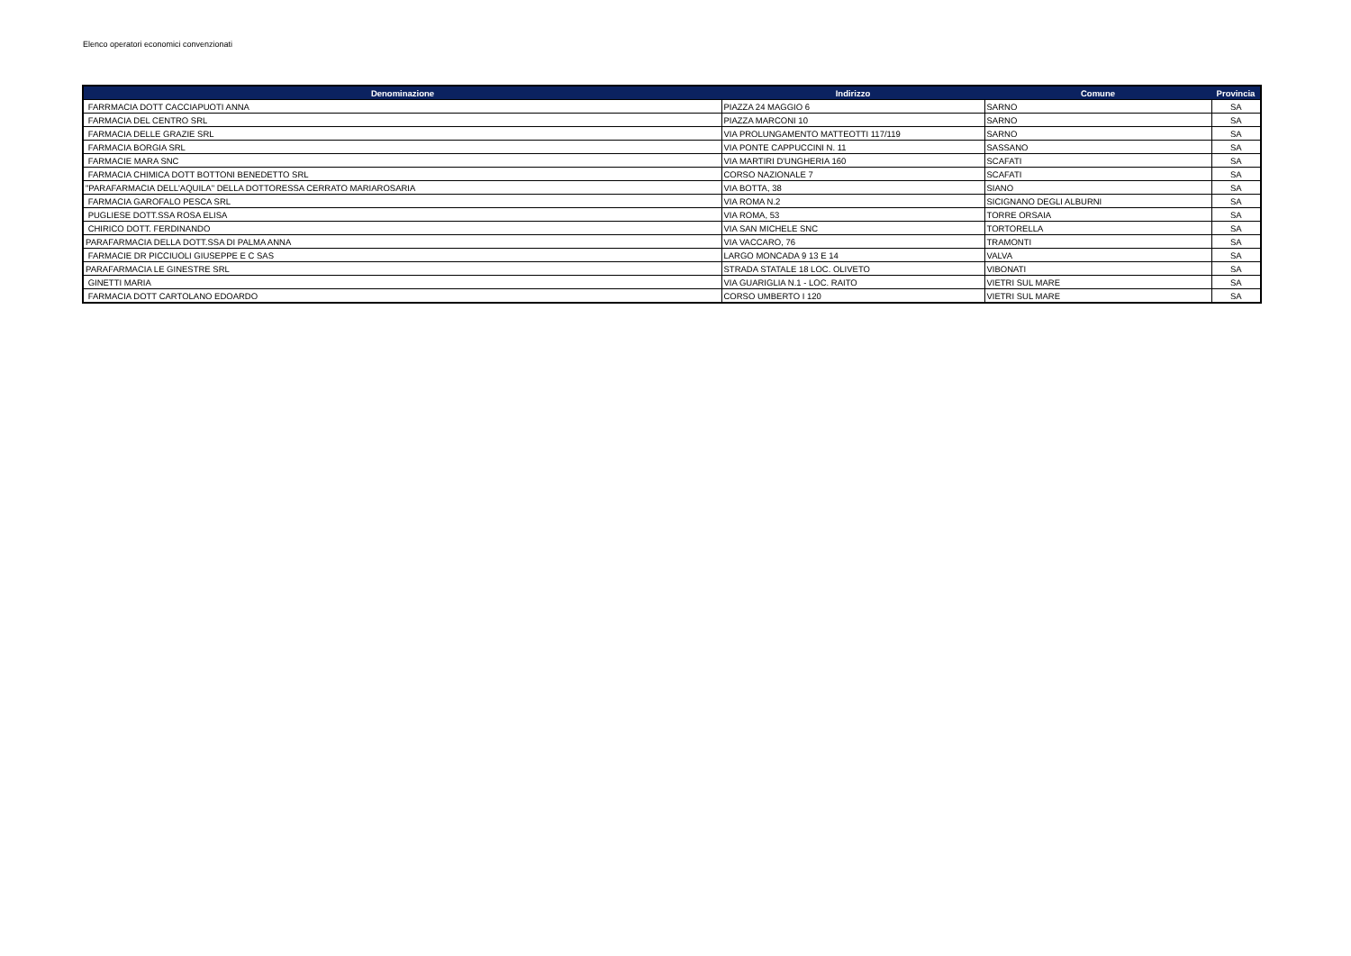Elenco operatori economici convenzionati
| Denominazione | Indirizzo | Comune | Provincia |
| --- | --- | --- | --- |
| FARRMACIA DOTT CACCIAPUOTI ANNA | PIAZZA 24 MAGGIO 6 | SARNO | SA |
| FARMACIA DEL CENTRO SRL | PIAZZA MARCONI 10 | SARNO | SA |
| FARMACIA DELLE GRAZIE SRL | VIA PROLUNGAMENTO MATTEOTTI 117/119 | SARNO | SA |
| FARMACIA BORGIA SRL | VIA PONTE CAPPUCCINI N. 11 | SASSANO | SA |
| FARMACIE MARA SNC | VIA MARTIRI D'UNGHERIA 160 | SCAFATI | SA |
| FARMACIA CHIMICA DOTT BOTTONI BENEDETTO SRL | CORSO NAZIONALE 7 | SCAFATI | SA |
| "PARAFARMACIA DELL'AQUILA" DELLA DOTTORESSA CERRATO MARIAROSARIA | VIA BOTTA, 38 | SIANO | SA |
| FARMACIA GAROFALO PESCA SRL | VIA ROMA N.2 | SICIGNANO DEGLI ALBURNI | SA |
| PUGLIESE DOTT.SSA ROSA ELISA | VIA ROMA, 53 | TORRE ORSAIA | SA |
| CHIRICO DOTT. FERDINANDO | VIA SAN MICHELE SNC | TORTORELLA | SA |
| PARAFARMACIA DELLA DOTT.SSA DI PALMA ANNA | VIA VACCARO, 76 | TRAMONTI | SA |
| FARMACIE DR PICCIUOLI GIUSEPPE E C SAS | LARGO MONCADA 9 13 E 14 | VALVA | SA |
| PARAFARMACIA LE GINESTRE SRL | STRADA STATALE 18 LOC. OLIVETO | VIBONATI | SA |
| GINETTI MARIA | VIA GUARIGLIA N.1 - LOC. RAITO | VIETRI SUL MARE | SA |
| FARMACIA DOTT CARTOLANO EDOARDO | CORSO UMBERTO I 120 | VIETRI SUL MARE | SA |